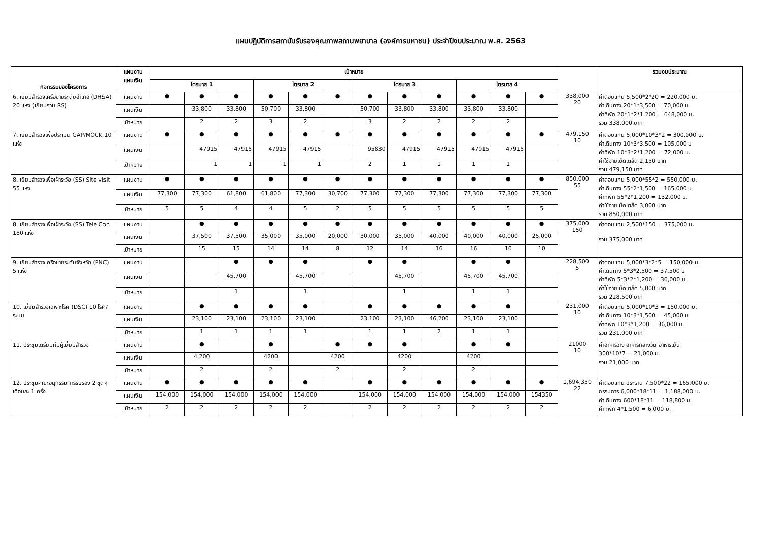แผนปฏิบัติการสถาบันรับรองคุณภาพสถานพยาบาล (องค์การมหาชน) ประจำปีงบประมาณ พ.ศ. 2563
| กิจกรรมของโครงการ | แผนงาน แผนเงิน | เป้าหมาย | | | | | | | | | | | | | รวมงบประมาณ |
| --- | --- | --- | --- | --- | --- | --- | --- | --- | --- | --- | --- | --- | --- | --- | --- |
| | | ไตรมาส 1 | | | ไตรมาส 2 | | | ไตรมาส 3 | | | ไตรมาส 4 | | | | |
| 6. เยี่ยมสำรวจเครือข่ายระดับอำเภอ (DHSA) 20 แห่ง (เยี่ยมรวม RS) | แผนงาน | ● | ● | ● | ● | ● | ● | ● | ● | ● | ● | ● | ● | 338,000 20 | ค่าตอบแทน 5,500*2*20 = 220,000 บ. ค่าเดินทาง 20*1*3,500 = 70,000 บ. ค่าที่พัก 20*1*2*1,200 = 648,000 บ. รวม 338,000 บาท |
| | แผนเงิน | | 33,800 | 33,800 | 50,700 | 33,800 | | 50,700 | 33,800 | 33,800 | 33,800 | 33,800 | | | |
| | เป้าหมาย | | 2 | 2 | 3 | 2 | | 3 | 2 | 2 | 2 | 2 | | | |
| 7. เยี่ยมสำรวจเพื่อประเมิน GAP/MOCK 10 แห่ง | แผนงาน | ● | ● | ● | ● | ● | ● | ● | ● | ● | ● | ● | ● | 479,150 10 | ค่าตอบแทน 5,000*10*3*2 = 300,000 บ. ค่าเดินทาง 10*3*3,500 = 105,000 บ ค่าที่พัก 10*3*2*1,200 = 72,000 บ. ค่าใช้จ่ายเบ็ดเตล็ด 2,150 บาท รวม 479,150 บาท |
| | แผนเงิน | | 47915 | 47915 | 47915 | 47915 | | 95830 | 47915 | 47915 | 47915 | 47915 | | | |
| | เป้าหมาย | | 1 | 1 | 1 | 1 | | 2 | 1 | 1 | 1 | 1 | | | |
| 8. เยี่ยมสำรวจเพื่อเฝ้าระวัง (SS) Site visit 55 แห่ง | แผนงาน | ● | ● | ● | ● | ● | ● | ● | ● | ● | ● | ● | ● | 850,000 55 | ค่าตอบแทน 5,000*55*2 = 550,000 บ. ค่าเดินทาง 55*2*1,500 = 165,000 บ ค่าที่พัก 55*2*1,200 = 132,000 บ. ค่าใช้จ่ายเบ็ดเตล็ด 3,000 บาท รวม 850,000 บาท |
| | แผนเงิน | 77,300 | 77,300 | 61,800 | 61,800 | 77,300 | 30,700 | 77,300 | 77,300 | 77,300 | 77,300 | 77,300 | 77,300 | | |
| | เป้าหมาย | 5 | 5 | 4 | 4 | 5 | 2 | 5 | 5 | 5 | 5 | 5 | 5 | | |
| 8. เยี่ยมสำรวจเพื่อเฝ้าระวัง (SS) Tele Con 180 แห่ง | แผนงาน | | ● | ● | ● | ● | ● | ● | ● | ● | ● | ● | ● | 375,000 150 | ค่าตอบแทน 2,500*150 = 375,000 บ. รวม 375,000 บาท |
| | แผนเงิน | | 37,500 | 37,500 | 35,000 | 35,000 | 20,000 | 30,000 | 35,000 | 40,000 | 40,000 | 40,000 | 25,000 | | |
| | เป้าหมาย | | 15 | 15 | 14 | 14 | 8 | 12 | 14 | 16 | 16 | 16 | 10 | | |
| 9. เยี่ยมสำรวจเครือข่ายระดับจังหวัด (PNC) 5 แห่ง | แผนงาน | | | ● | ● | ● | | ● | ● | | ● | ● | | 228,500 5 | ค่าตอบแทน 5,000*3*2*5 = 150,000 บ. ค่าเดินทาง 5*3*2,500 = 37,500 บ ค่าที่พัก 5*3*2*1,200 = 36,000 บ. ค่าใช้จ่ายเบ็ดเตล็ด 5,000 บาท รวม 228,500 บาท |
| | แผนเงิน | | | 45,700 | | 45,700 | | | 45,700 | | 45,700 | 45,700 | | | |
| | เป้าหมาย | | | 1 | | 1 | | | 1 | | 1 | 1 | | | |
| 10. เยี่ยมสำรวจเฉพาะโรค (DSC) 10 โรค/ระบบ | แผนงาน | | ● | ● | ● | ● | | ● | ● | ● | ● | ● | | 231,000 10 | ค่าตอบแทน 5,000*10*3 = 150,000 บ. ค่าเดินทาง 10*3*1,500 = 45,000 บ ค่าที่พัก 10*3*1,200 = 36,000 บ. รวม 231,000 บาท |
| | แผนเงิน | | 23,100 | 23,100 | 23,100 | 23,100 | | 23,100 | 23,100 | 46,200 | 23,100 | 23,100 | | | |
| | เป้าหมาย | | 1 | 1 | 1 | 1 | | 1 | 1 | 2 | 1 | 1 | | | |
| 11. ประชุมเตรียมทีมผู้เยี่ยมสำรวจ | แผนงาน | | ● | | ● | | ● | ● | ● | | ● | ● | | 21000 10 | ค่าอาหารว่าง อาหารกลางวัน อาหารเย็น 300*10*7 = 21,000 บ. รวม 21,000 บาท |
| | แผนเงิน | | 4,200 | | 4200 | | 4200 | | 4200 | | 4200 | | | | |
| | เป้าหมาย | | 2 | | 2 | | 2 | | 2 | | 2 | | | | |
| 12. ประชุมคณะอนุกรรมการรับรอง 2 ชุดๆ เดือนละ 1 ครั้ง | แผนงาน | ● | ● | ● | ● | ● | | ● | ● | ● | ● | ● | ● | 1,694,350 22 | ค่าตอบแทน ประธาน 7,500*22 = 165,000 บ. กรรมการ 6,000*18*11 = 1,188,000 บ. ค่าเดินทาง 600*18*11 = 118,800 บ. ค่าที่พัก 4*1,500 = 6,000 บ. |
| | แผนเงิน | 154,000 | 154,000 | 154,000 | 154,000 | 154,000 | | 154,000 | 154,000 | 154,000 | 154,000 | 154,000 | 154350 | | |
| | เป้าหมาย | 2 | 2 | 2 | 2 | 2 | | 2 | 2 | 2 | 2 | 2 | 2 | | |